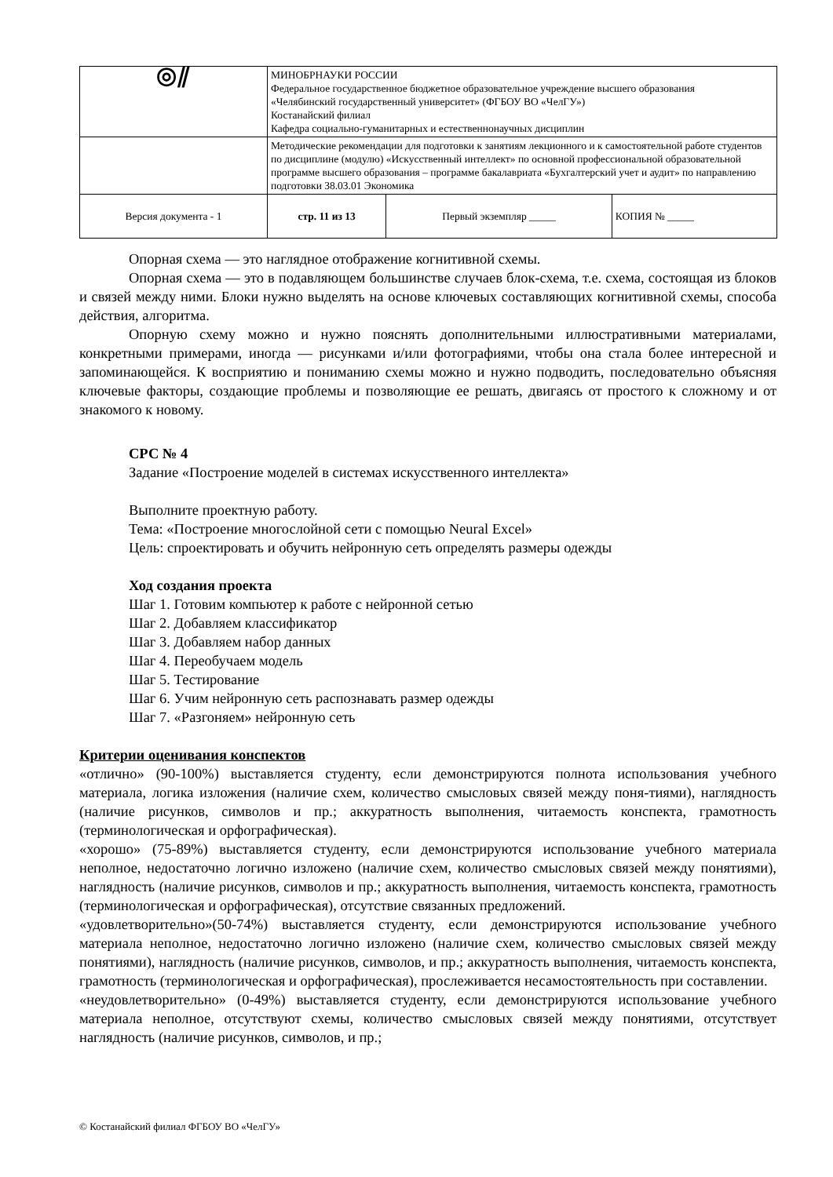| ◎⫽ | МИНОБРНАУКИ РОССИИ Федеральное государственное бюджетное образовательное учреждение высшего образования «Челябинский государственный университет» (ФГБОУ ВО «ЧелГУ») Костанайский филиал Кафедра социально-гуманитарных и естественнонаучных дисциплин | | |
| | Методические рекомендации для подготовки к занятиям лекционного и к самостоятельной работе студентов по дисциплине (модулю) «Искусственный интеллект» по основной профессиональной образовательной программе высшего образования – программе бакалавриата «Бухгалтерский учет и аудит» по направлению подготовки 38.03.01 Экономика | | |
| Версия документа - 1 | стр. 11 из 13 | Первый экземпляр _____ | КОПИЯ № _____ |
Опорная схема — это наглядное отображение когнитивной схемы.
Опорная схема — это в подавляющем большинстве случаев блок-схема, т.е. схема, состоящая из блоков и связей между ними. Блоки нужно выделять на основе ключевых составляющих когнитивной схемы, способа действия, алгоритма.
Опорную схему можно и нужно пояснять дополнительными иллюстративными материалами, конкретными примерами, иногда — рисунками и/или фотографиями, чтобы она стала более интересной и запоминающейся. К восприятию и пониманию схемы можно и нужно подводить, последовательно объясняя ключевые факторы, создающие проблемы и позволяющие ее решать, двигаясь от простого к сложному и от знакомого к новому.
СРС № 4
Задание «Построение моделей в системах искусственного интеллекта»
Выполните проектную работу.
Тема: «Построение многослойной сети с помощью Neural Excel»
Цель: спроектировать и обучить нейронную сеть определять размеры одежды
Ход создания проекта
Шаг 1. Готовим компьютер к работе с нейронной сетью
Шаг 2. Добавляем классификатор
Шаг 3. Добавляем набор данных
Шаг 4. Переобучаем модель
Шаг 5. Тестирование
Шаг 6. Учим нейронную сеть распознавать размер одежды
Шаг 7. «Разгоняем» нейронную сеть
Критерии оценивания конспектов
«отлично» (90-100%) выставляется студенту, если демонстрируются полнота использования учебного материала, логика изложения (наличие схем, количество смысловых связей между поня-тиями), наглядность (наличие рисунков, символов и пр.; аккуратность выполнения, читаемость конспекта, грамотность (терминологическая и орфографическая).
«хорошо» (75-89%) выставляется студенту, если демонстрируются использование учебного материала неполное, недостаточно логично изложено (наличие схем, количество смысловых связей между понятиями), наглядность (наличие рисунков, символов и пр.; аккуратность выполнения, читаемость конспекта, грамотность (терминологическая и орфографическая), отсутствие связанных предложений.
«удовлетворительно»(50-74%) выставляется студенту, если демонстрируются использование учебного материала неполное, недостаточно логично изложено (наличие схем, количество смысловых связей между понятиями), наглядность (наличие рисунков, символов, и пр.; аккуратность выполнения, читаемость конспекта, грамотность (терминологическая и орфографическая), прослеживается несамостоятельность при составлении.
«неудовлетворительно» (0-49%) выставляется студенту, если демонстрируются использование учебного материала неполное, отсутствуют схемы, количество смысловых связей между понятиями, отсутствует наглядность (наличие рисунков, символов, и пр.;
© Костанайский филиал ФГБОУ ВО «ЧелГУ»